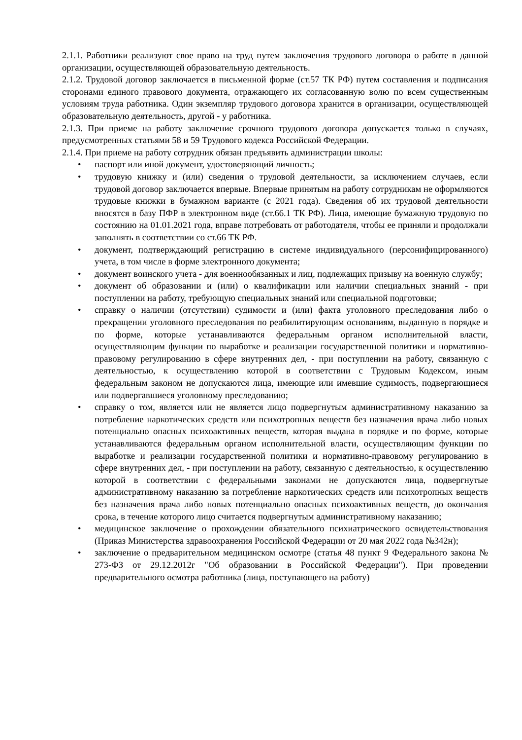2.1.1. Работники реализуют свое право на труд путем заключения трудового договора о работе в данной организации, осуществляющей образовательную деятельность.
2.1.2. Трудовой договор заключается в письменной форме (ст.57 ТК РФ) путем составления и подписания сторонами единого правового документа, отражающего их согласованную волю по всем существенным условиям труда работника. Один экземпляр трудового договора хранится в организации, осуществляющей образовательную деятельность, другой - у работника.
2.1.3. При приеме на работу заключение срочного трудового договора допускается только в случаях, предусмотренных статьями 58 и 59 Трудового кодекса Российской Федерации.
2.1.4. При приеме на работу сотрудник обязан предъявить администрации школы:
• паспорт или иной документ, удостоверяющий личность;
• трудовую книжку и (или) сведения о трудовой деятельности, за исключением случаев, если трудовой договор заключается впервые. Впервые принятым на работу сотрудникам не оформляются трудовые книжки в бумажном варианте (с 2021 года). Сведения об их трудовой деятельности вносятся в базу ПФР в электронном виде (ст.66.1 ТК РФ). Лица, имеющие бумажную трудовую по состоянию на 01.01.2021 года, вправе потребовать от работодателя, чтобы ее приняли и продолжали заполнять в соответствии со ст.66 ТК РФ.
• документ, подтверждающий регистрацию в системе индивидуального (персонифицированного) учета, в том числе в форме электронного документа;
• документ воинского учета - для военнообязанных и лиц, подлежащих призыву на военную службу;
• документ об образовании и (или) о квалификации или наличии специальных знаний - при поступлении на работу, требующую специальных знаний или специальной подготовки;
• справку о наличии (отсутствии) судимости и (или) факта уголовного преследования либо о прекращении уголовного преследования по реабилитирующим основаниям, выданную в порядке и по форме, которые устанавливаются федеральным органом исполнительной власти, осуществляющим функции по выработке и реализации государственной политики и нормативно-правовому регулированию в сфере внутренних дел, - при поступлении на работу, связанную с деятельностью, к осуществлению которой в соответствии с Трудовым Кодексом, иным федеральным законом не допускаются лица, имеющие или имевшие судимость, подвергающиеся или подвергавшиеся уголовному преследованию;
• справку о том, является или не является лицо подвергнутым административному наказанию за потребление наркотических средств или психотропных веществ без назначения врача либо новых потенциально опасных психоактивных веществ, которая выдана в порядке и по форме, которые устанавливаются федеральным органом исполнительной власти, осуществляющим функции по выработке и реализации государственной политики и нормативно-правовому регулированию в сфере внутренних дел, - при поступлении на работу, связанную с деятельностью, к осуществлению которой в соответствии с федеральными законами не допускаются лица, подвергнутые административному наказанию за потребление наркотических средств или психотропных веществ без назначения врача либо новых потенциально опасных психоактивных веществ, до окончания срока, в течение которого лицо считается подвергнутым административному наказанию;
• медицинское заключение о прохождении обязательного психиатрического освидетельствования (Приказ Министерства здравоохранения Российской Федерации от 20 мая 2022 года №342н);
• заключение о предварительном медицинском осмотре (статья 48 пункт 9 Федерального закона № 273-ФЗ от 29.12.2012г "Об образовании в Российской Федерации"). При проведении предварительного осмотра работника (лица, поступающего на работу)